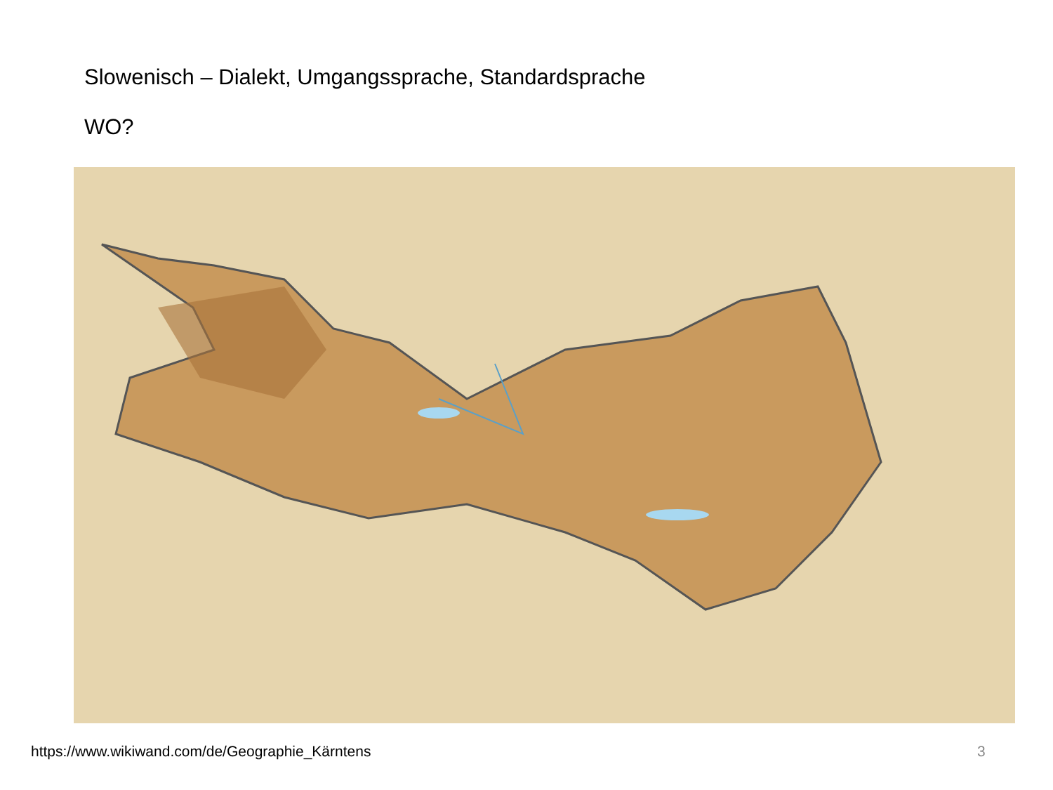Slowenisch – Dialekt, Umgangssprache, Standardsprache
WO?
https://www.wikiwand.com/de/Geographie_Kärntens
3